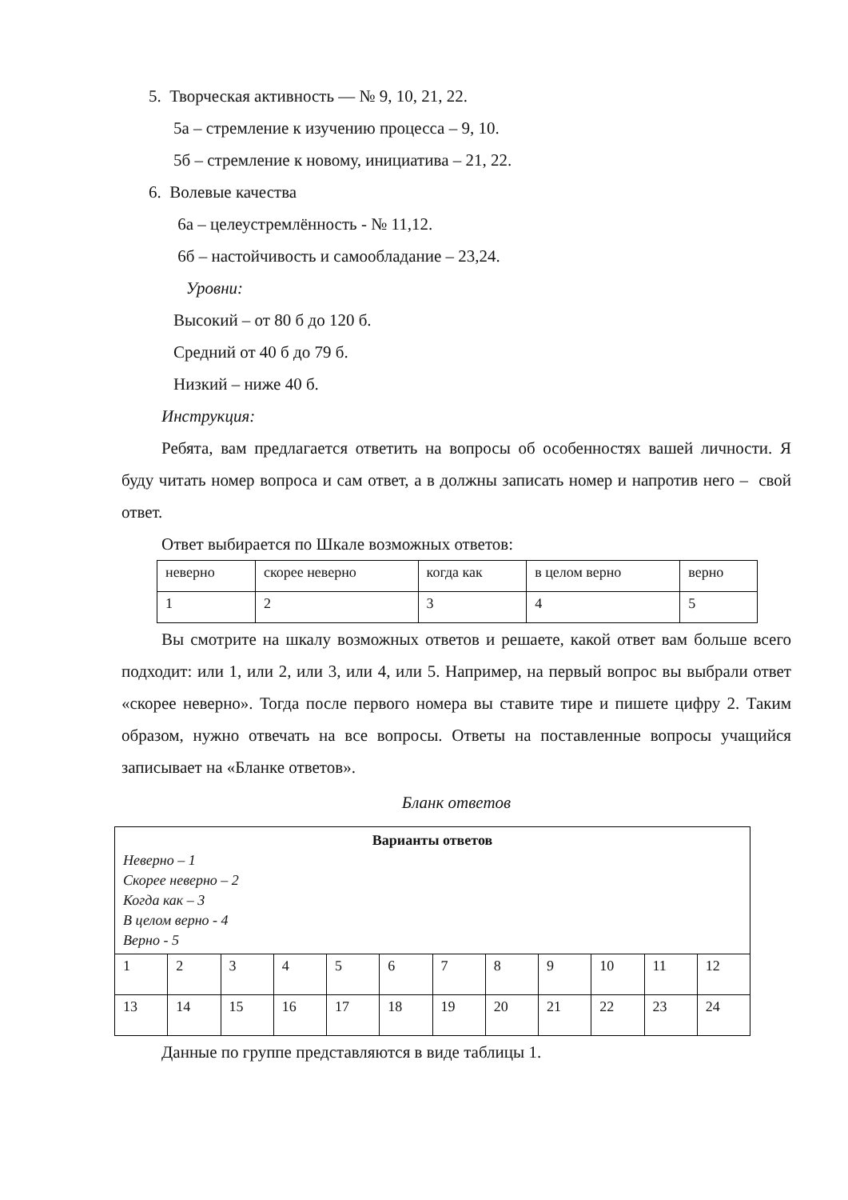5. Творческая активность — № 9, 10, 21, 22.
5а – стремление к изучению процесса – 9, 10.
5б – стремление к новому, инициатива – 21, 22.
6. Волевые качества
6а – целеустремлённость - № 11,12.
6б – настойчивость и самообладание – 23,24.
Уровни:
Высокий – от 80 б до 120 б.
Средний от 40 б до 79 б.
Низкий – ниже 40 б.
Инструкция:
Ребята, вам предлагается ответить на вопросы об особенностях вашей личности. Я буду читать номер вопроса и сам ответ, а в должны записать номер и напротив него – свой ответ.
Ответ выбирается по Шкале возможных ответов:
| неверно | скорее неверно | когда как | в целом верно | верно |
| 1 | 2 | 3 | 4 | 5 |
Вы смотрите на шкалу возможных ответов и решаете, какой ответ вам больше всего подходит: или 1, или 2, или 3, или 4, или 5. Например, на первый вопрос вы выбрали ответ «скорее неверно». Тогда после первого номера вы ставите тире и пишете цифру 2. Таким образом, нужно отвечать на все вопросы. Ответы на поставленные вопросы учащийся записывает на «Бланке ответов».
Бланк ответов
| Варианты ответов Неверно – 1 Скорее неверно – 2 Когда как – 3 В целом верно - 4 Верно - 5 | | | | | | | | | | | |
| 1 | 2 | 3 | 4 | 5 | 6 | 7 | 8 | 9 | 10 | 11 | 12 |
| 13 | 14 | 15 | 16 | 17 | 18 | 19 | 20 | 21 | 22 | 23 | 24 |
Данные по группе представляются в виде таблицы 1.